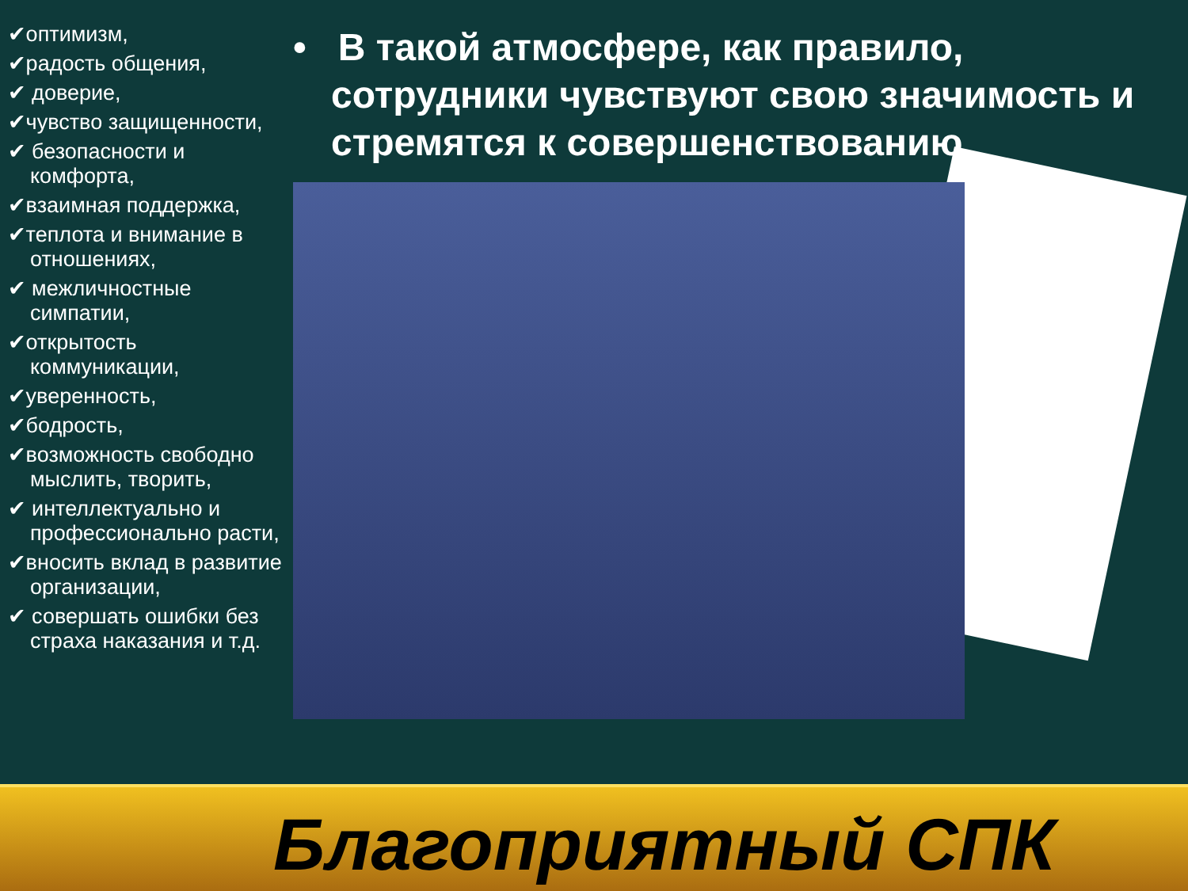✔оптимизм,
✔радость общения,
✔ доверие,
✔чувство защищенности,
✔ безопасности и комфорта,
✔взаимная поддержка,
✔теплота и внимание в отношениях,
✔ межличностные симпатии,
✔открытость коммуникации,
✔уверенность,
✔бодрость,
✔возможность свободно мыслить, творить,
✔ интеллектуально и профессионально расти,
✔вносить вклад в развитие организации,
✔ совершать ошибки без страха наказания и т.д.
• В такой атмосфере, как правило, сотрудники чувствуют свою значимость и стремятся к совершенствованию
Благоприятный СПК